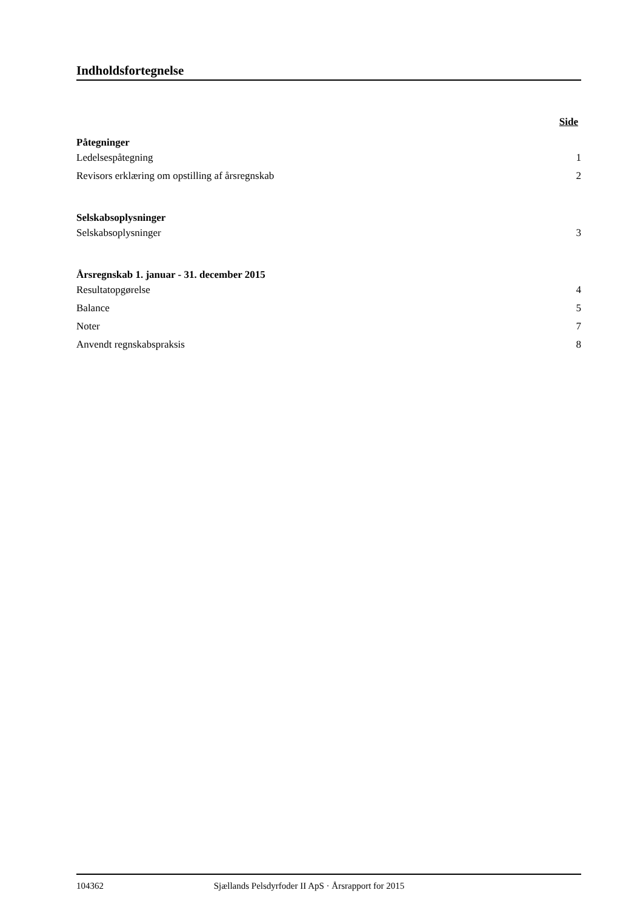Indholdsfortegnelse
Side
Påtegninger
Ledelsespåtegning 1
Revisors erklæring om opstilling af årsregnskab 2
Selskabsoplysninger
Selskabsoplysninger 3
Årsregnskab 1. januar - 31. december 2015
Resultatopgørelse 4
Balance 5
Noter 7
Anvendt regnskabspraksis 8
104362 Sjællands Pelsdyrfoder II ApS · Årsrapport for 2015